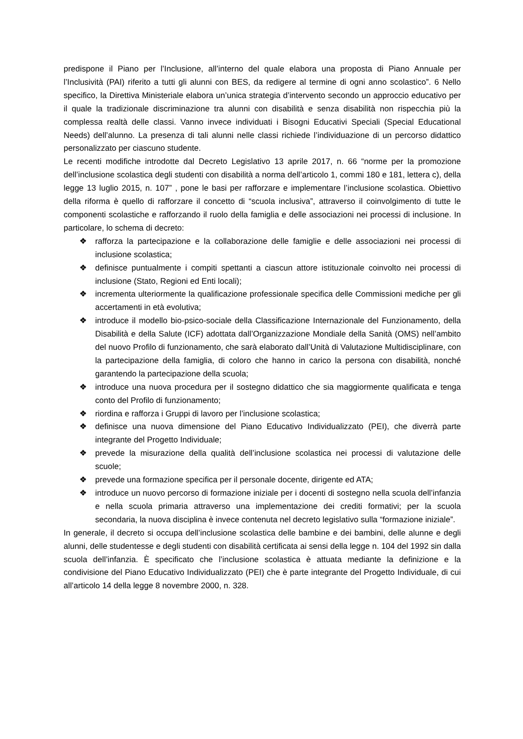predispone il Piano per l’Inclusione, all’interno del quale elabora una proposta di Piano Annuale per l’Inclusività (PAI) riferito a tutti gli alunni con BES, da redigere al termine di ogni anno scolastico”. 6 Nello specifico, la Direttiva Ministeriale elabora un’unica strategia d’intervento secondo un approccio educativo per il quale la tradizionale discriminazione tra alunni con disabilità e senza disabilità non rispecchia più la complessa realtà delle classi. Vanno invece individuati i Bisogni Educativi Speciali (Special Educational Needs) dell’alunno. La presenza di tali alunni nelle classi richiede l’individuazione di un percorso didattico personalizzato per ciascuno studente.
Le recenti modifiche introdotte dal Decreto Legislativo 13 aprile 2017, n. 66 “norme per la promozione dell’inclusione scolastica degli studenti con disabilità a norma dell’articolo 1, commi 180 e 181, lettera c), della legge 13 luglio 2015, n. 107” , pone le basi per rafforzare e implementare l’inclusione scolastica. Obiettivo della riforma è quello di rafforzare il concetto di “scuola inclusiva”, attraverso il coinvolgimento di tutte le componenti scolastiche e rafforzando il ruolo della famiglia e delle associazioni nei processi di inclusione. In particolare, lo schema di decreto:
❖ rafforza la partecipazione e la collaborazione delle famiglie e delle associazioni nei processi di inclusione scolastica;
❖ definisce puntualmente i compiti spettanti a ciascun attore istituzionale coinvolto nei processi di inclusione (Stato, Regioni ed Enti locali);
❖ incrementa ulteriormente la qualificazione professionale specifica delle Commissioni mediche per gli accertamenti in età evolutiva;
❖ introduce il modello bio-psico-sociale della Classificazione Internazionale del Funzionamento, della Disabilità e della Salute (ICF) adottata dall’Organizzazione Mondiale della Sanità (OMS) nell’ambito del nuovo Profilo di funzionamento, che sarà elaborato dall’Unità di Valutazione Multidisciplinare, con la partecipazione della famiglia, di coloro che hanno in carico la persona con disabilità, nonché garantendo la partecipazione della scuola;
❖ introduce una nuova procedura per il sostegno didattico che sia maggiormente qualificata e tenga conto del Profilo di funzionamento;
❖ riordina e rafforza i Gruppi di lavoro per l’inclusione scolastica;
❖ definisce una nuova dimensione del Piano Educativo Individualizzato (PEI), che diverrà parte integrante del Progetto Individuale;
❖ prevede la misurazione della qualità dell’inclusione scolastica nei processi di valutazione delle scuole;
❖ prevede una formazione specifica per il personale docente, dirigente ed ATA;
❖ introduce un nuovo percorso di formazione iniziale per i docenti di sostegno nella scuola dell’infanzia e nella scuola primaria attraverso una implementazione dei crediti formativi; per la scuola secondaria, la nuova disciplina è invece contenuta nel decreto legislativo sulla “formazione iniziale”.
In generale, il decreto si occupa dell’inclusione scolastica delle bambine e dei bambini, delle alunne e degli alunni, delle studentesse e degli studenti con disabilità certificata ai sensi della legge n. 104 del 1992 sin dalla scuola dell’infanzia. È specificato che l’inclusione scolastica è attuata mediante la definizione e la condivisione del Piano Educativo Individualizzato (PEI) che è parte integrante del Progetto Individuale, di cui all’articolo 14 della legge 8 novembre 2000, n. 328.